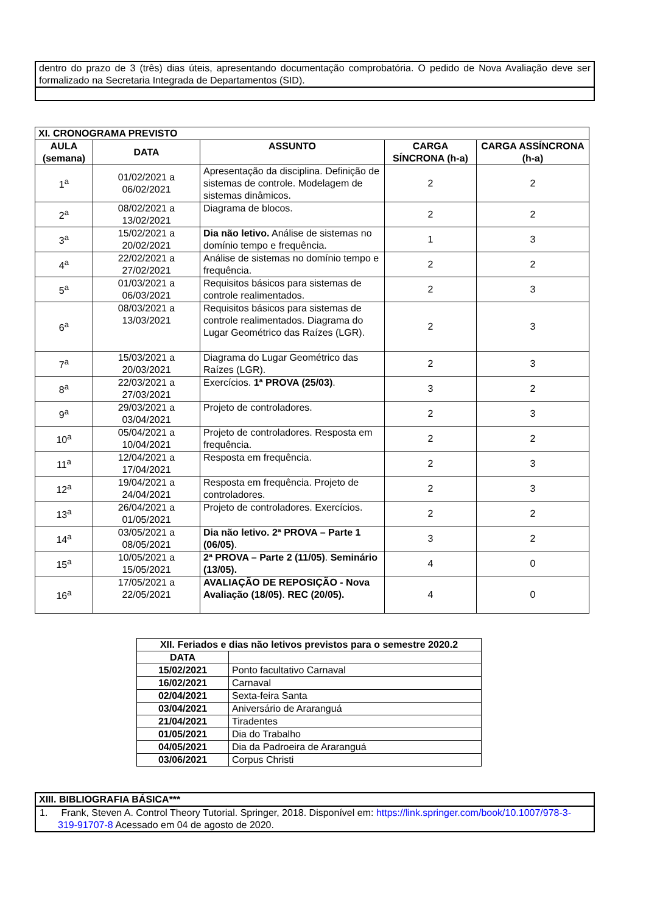| dentro do prazo de 3 (três) dias úteis, apresentando documentação comprobatória. O pedido de Nova Avaliação deve ser formalizado na Secretaria Integrada de Departamentos (SID). |
| XI. CRONOGRAMA PREVISTO | | | | |
| --- | --- | --- | --- | --- |
| AULA (semana) | DATA | ASSUNTO | CARGA SÍNCRONA (h-a) | CARGA ASSÍNCRONA (h-a) |
| 1<sup>a</sup> | 01/02/2021 a 06/02/2021 | Apresentação da disciplina. Definição de sistemas de controle. Modelagem de sistemas dinâmicos. | 2 | 2 |
| 2<sup>a</sup> | 08/02/2021 a 13/02/2021 | Diagrama de blocos. | 2 | 2 |
| 3<sup>a</sup> | 15/02/2021 a 20/02/2021 | Dia não letivo. Análise de sistemas no domínio tempo e frequência. | 1 | 3 |
| 4<sup>a</sup> | 22/02/2021 a 27/02/2021 | Análise de sistemas no domínio tempo e frequência. | 2 | 2 |
| 5<sup>a</sup> | 01/03/2021 a 06/03/2021 | Requisitos básicos para sistemas de controle realimentados. | 2 | 3 |
| 6<sup>a</sup> | 08/03/2021 a 13/03/2021 | Requisitos básicos para sistemas de controle realimentados. Diagrama do Lugar Geométrico das Raízes (LGR). | 2 | 3 |
| 7<sup>a</sup> | 15/03/2021 a 20/03/2021 | Diagrama do Lugar Geométrico das Raízes (LGR). | 2 | 3 |
| 8<sup>a</sup> | 22/03/2021 a 27/03/2021 | Exercícios. 1ª PROVA (25/03) . | 3 | 2 |
| 9<sup>a</sup> | 29/03/2021 a 03/04/2021 | Projeto de controladores. | 2 | 3 |
| 10<sup>a</sup> | 05/04/2021 a 10/04/2021 | Projeto de controladores. Resposta em frequência. | 2 | 2 |
| 11<sup>a</sup> | 12/04/2021 a 17/04/2021 | Resposta em frequência. | 2 | 3 |
| 12<sup>a</sup> | 19/04/2021 a 24/04/2021 | Resposta em frequência. Projeto de controladores. | 2 | 3 |
| 13<sup>a</sup> | 26/04/2021 a 01/05/2021 | Projeto de controladores. Exercícios. | 2 | 2 |
| 14<sup>a</sup> | 03/05/2021 a 08/05/2021 | Dia não letivo. 2ª PROVA – Parte 1 (06/05) . | 3 | 2 |
| 15<sup>a</sup> | 10/05/2021 a 15/05/2021 | 2ª PROVA – Parte 2 (11/05) . Seminário (13/05). | 4 | 0 |
| 16<sup>a</sup> | 17/05/2021 a 22/05/2021 | AVALIAÇÃO DE REPOSIÇÃO - Nova Avaliação (18/05) . REC (20/05). | 4 | 0 |
| XII. Feriados e dias não letivos previstos para o semestre 2020.2 | |
| --- | --- |
| DATA | |
| 15/02/2021 | Ponto facultativo Carnaval |
| 16/02/2021 | Carnaval |
| 02/04/2021 | Sexta-feira Santa |
| 03/04/2021 | Aniversário de Araranguá |
| 21/04/2021 | Tiradentes |
| 01/05/2021 | Dia do Trabalho |
| 04/05/2021 | Dia da Padroeira de Araranguá |
| 03/06/2021 | Corpus Christi |
| XIII. BIBLIOGRAFIA BÁSICA*** |
| --- |
| 1. Frank, Steven A. Control Theory Tutorial. Springer, 2018. Disponível em: https://link.springer.com/book/10.1007/978-3-319-91707-8 Acessado em 04 de agosto de 2020. |